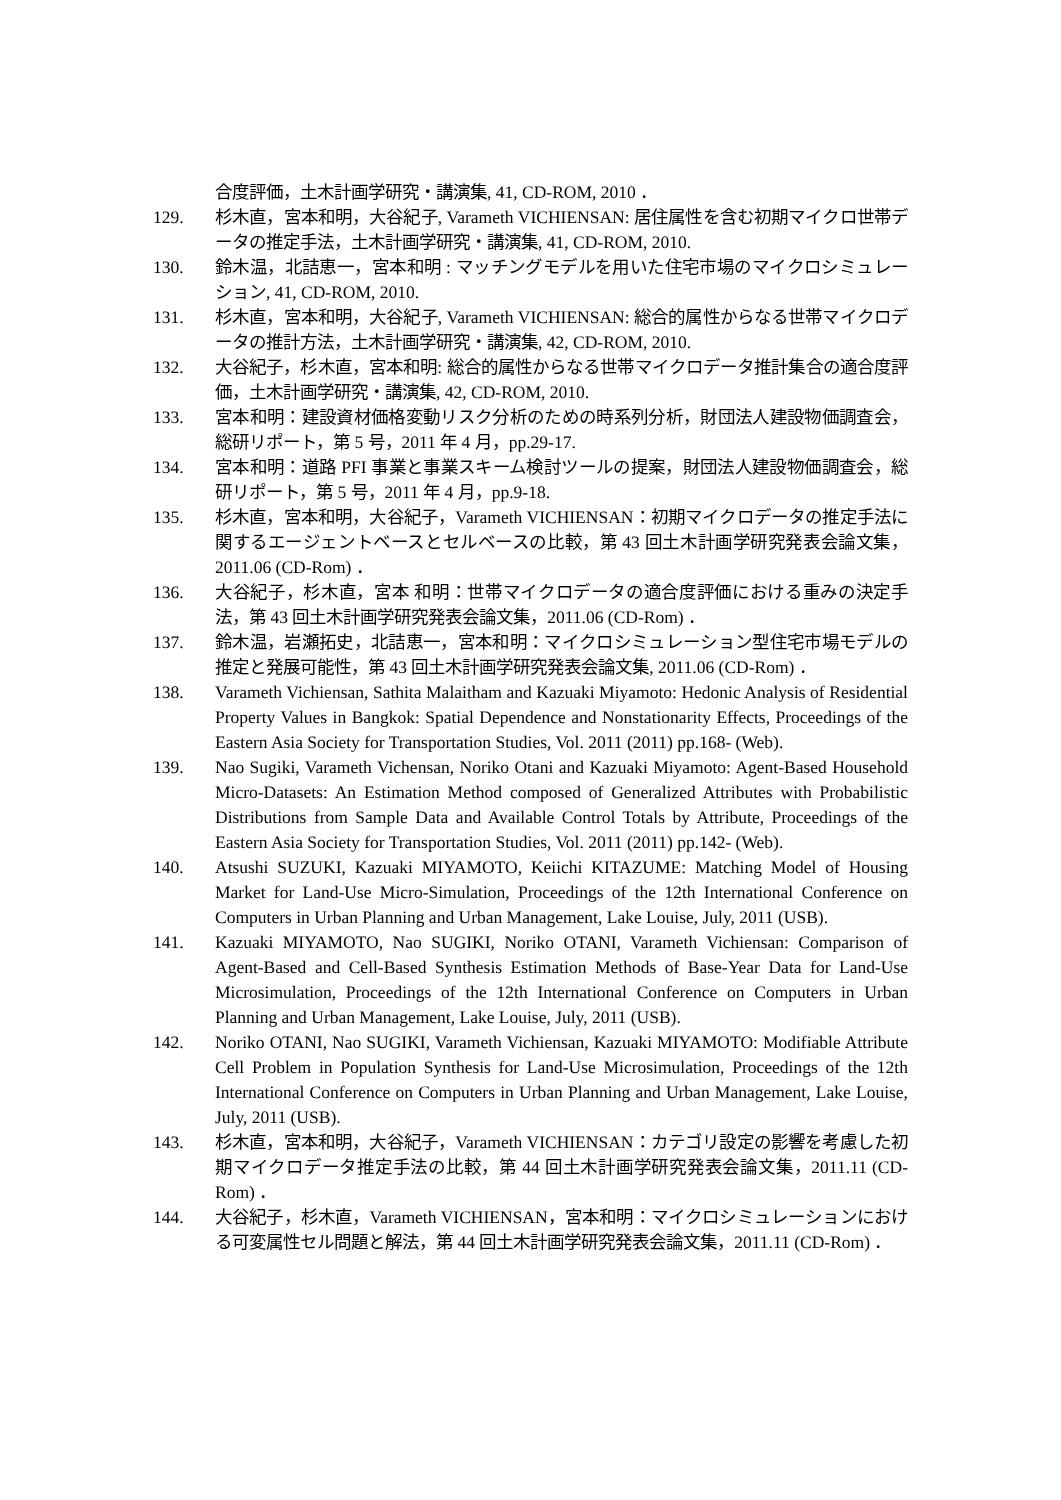合度評価，土木計画学研究・講演集, 41, CD-ROM, 2010 ．
129. 杉木直，宮本和明，大谷紀子, Varameth VICHIENSAN: 居住属性を含む初期マイクロ世帯データの推定手法，土木計画学研究・講演集, 41, CD-ROM, 2010.
130. 鈴木温，北詰恵一，宮本和明 : マッチングモデルを用いた住宅市場のマイクロシミュレーション, 41, CD-ROM, 2010.
131. 杉木直，宮本和明，大谷紀子, Varameth VICHIENSAN: 総合的属性からなる世帯マイクロデータの推計方法，土木計画学研究・講演集, 42, CD-ROM, 2010.
132. 大谷紀子，杉木直，宮本和明: 総合的属性からなる世帯マイクロデータ推計集合の適合度評価，土木計画学研究・講演集, 42, CD-ROM, 2010.
133. 宮本和明：建設資材価格変動リスク分析のための時系列分析，財団法人建設物価調査会，総研リポート，第 5 号，2011 年 4 月，pp.29-17.
134. 宮本和明：道路 PFI 事業と事業スキーム検討ツールの提案，財団法人建設物価調査会，総研リポート，第 5 号，2011 年 4 月，pp.9-18.
135. 杉木直，宮本和明，大谷紀子，Varameth VICHIENSAN：初期マイクロデータの推定手法に関するエージェントベースとセルベースの比較，第 43 回土木計画学研究発表会論文集，2011.06 (CD-Rom) ．
136. 大谷紀子，杉木直，宮本 和明：世帯マイクロデータの適合度評価における重みの決定手法，第 43 回土木計画学研究発表会論文集，2011.06 (CD-Rom) ．
137. 鈴木温，岩瀬拓史，北詰恵一，宮本和明：マイクロシミュレーション型住宅市場モデルの推定と発展可能性，第 43 回土木計画学研究発表会論文集, 2011.06 (CD-Rom) ．
138. Varameth Vichiensan, Sathita Malaitham and Kazuaki Miyamoto: Hedonic Analysis of Residential Property Values in Bangkok: Spatial Dependence and Nonstationarity Effects, Proceedings of the Eastern Asia Society for Transportation Studies, Vol. 2011 (2011) pp.168- (Web).
139. Nao Sugiki, Varameth Vichensan, Noriko Otani and Kazuaki Miyamoto: Agent-Based Household Micro-Datasets: An Estimation Method composed of Generalized Attributes with Probabilistic Distributions from Sample Data and Available Control Totals by Attribute, Proceedings of the Eastern Asia Society for Transportation Studies, Vol. 2011 (2011) pp.142- (Web).
140. Atsushi SUZUKI, Kazuaki MIYAMOTO, Keiichi KITAZUME: Matching Model of Housing Market for Land-Use Micro-Simulation, Proceedings of the 12th International Conference on Computers in Urban Planning and Urban Management, Lake Louise, July, 2011 (USB).
141. Kazuaki MIYAMOTO, Nao SUGIKI, Noriko OTANI, Varameth Vichiensan: Comparison of Agent-Based and Cell-Based Synthesis Estimation Methods of Base-Year Data for Land-Use Microsimulation, Proceedings of the 12th International Conference on Computers in Urban Planning and Urban Management, Lake Louise, July, 2011 (USB).
142. Noriko OTANI, Nao SUGIKI, Varameth Vichiensan, Kazuaki MIYAMOTO: Modifiable Attribute Cell Problem in Population Synthesis for Land-Use Microsimulation, Proceedings of the 12th International Conference on Computers in Urban Planning and Urban Management, Lake Louise, July, 2011 (USB).
143. 杉木直，宮本和明，大谷紀子，Varameth VICHIENSAN：カテゴリ設定の影響を考慮した初期マイクロデータ推定手法の比較，第 44 回土木計画学研究発表会論文集，2011.11 (CD-Rom) ．
144. 大谷紀子，杉木直，Varameth VICHIENSAN，宮本和明：マイクロシミュレーションにおける可変属性セル問題と解法，第 44 回土木計画学研究発表会論文集，2011.11 (CD-Rom) ．